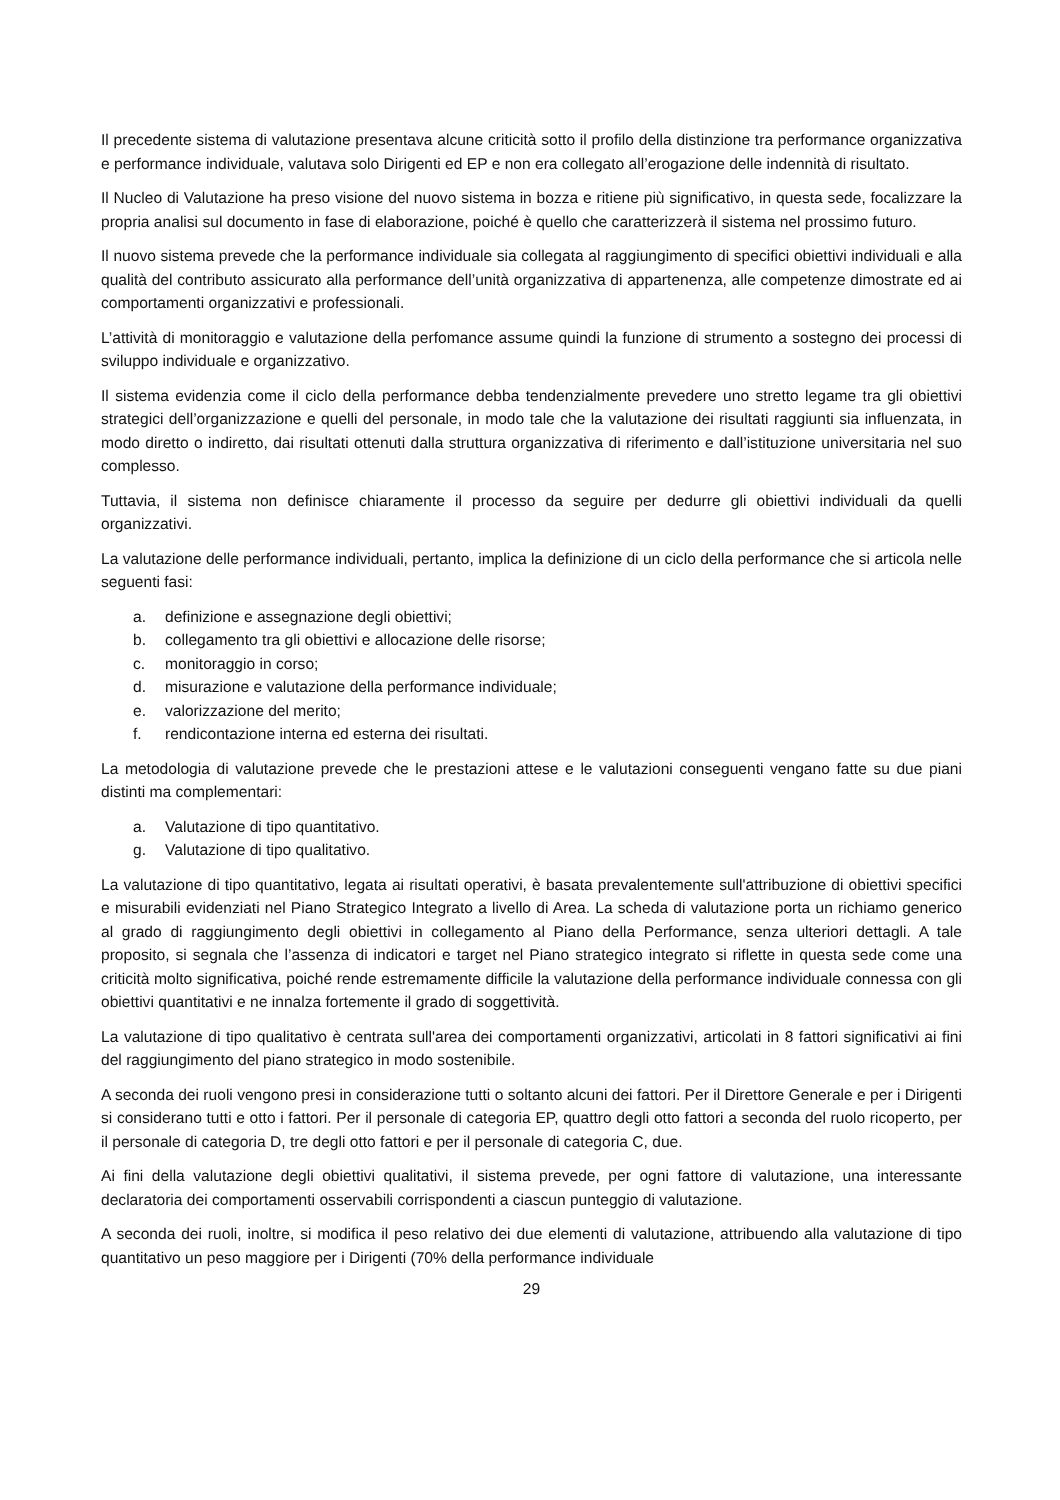Il precedente sistema di valutazione presentava alcune criticità sotto il profilo della distinzione tra performance organizzativa e performance individuale, valutava solo Dirigenti ed EP e non era collegato all’erogazione delle indennità di risultato.
Il Nucleo di Valutazione ha preso visione del nuovo sistema in bozza e ritiene più significativo, in questa sede, focalizzare la propria analisi sul documento in fase di elaborazione, poiché è quello che caratterizzerà il sistema nel prossimo futuro.
Il nuovo sistema prevede che la performance individuale sia collegata al raggiungimento di specifici obiettivi individuali e alla qualità del contributo assicurato alla performance dell’unità organizzativa di appartenenza, alle competenze dimostrate ed ai comportamenti organizzativi e professionali.
L’attività di monitoraggio e valutazione della perfomance assume quindi la funzione di strumento a sostegno dei processi di sviluppo individuale e organizzativo.
Il sistema evidenzia come il ciclo della performance debba tendenzialmente prevedere uno stretto legame tra gli obiettivi strategici dell’organizzazione e quelli del personale, in modo tale che la valutazione dei risultati raggiunti sia influenzata, in modo diretto o indiretto, dai risultati ottenuti dalla struttura organizzativa di riferimento e dall’istituzione universitaria nel suo complesso.
Tuttavia, il sistema non definisce chiaramente il processo da seguire per dedurre gli obiettivi individuali da quelli organizzativi.
La valutazione delle performance individuali, pertanto, implica la definizione di un ciclo della performance che si articola nelle seguenti fasi:
a. definizione e assegnazione degli obiettivi;
b. collegamento tra gli obiettivi e allocazione delle risorse;
c. monitoraggio in corso;
d. misurazione e valutazione della performance individuale;
e. valorizzazione del merito;
f. rendicontazione interna ed esterna dei risultati.
La metodologia di valutazione prevede che le prestazioni attese e le valutazioni conseguenti vengano fatte su due piani distinti ma complementari:
a. Valutazione di tipo quantitativo.
g. Valutazione di tipo qualitativo.
La valutazione di tipo quantitativo, legata ai risultati operativi, è basata prevalentemente sull'attribuzione di obiettivi specifici e misurabili evidenziati nel Piano Strategico Integrato a livello di Area. La scheda di valutazione porta un richiamo generico al grado di raggiungimento degli obiettivi in collegamento al Piano della Performance, senza ulteriori dettagli. A tale proposito, si segnala che l’assenza di indicatori e target nel Piano strategico integrato si riflette in questa sede come una criticità molto significativa, poiché rende estremamente difficile la valutazione della performance individuale connessa con gli obiettivi quantitativi e ne innalza fortemente il grado di soggettività.
La valutazione di tipo qualitativo è centrata sull'area dei comportamenti organizzativi, articolati in 8 fattori significativi ai fini del raggiungimento del piano strategico in modo sostenibile.
A seconda dei ruoli vengono presi in considerazione tutti o soltanto alcuni dei fattori. Per il Direttore Generale e per i Dirigenti si considerano tutti e otto i fattori. Per il personale di categoria EP, quattro degli otto fattori a seconda del ruolo ricoperto, per il personale di categoria D, tre degli otto fattori e per il personale di categoria C, due.
Ai fini della valutazione degli obiettivi qualitativi, il sistema prevede, per ogni fattore di valutazione, una interessante declaratoria dei comportamenti osservabili corrispondenti a ciascun punteggio di valutazione.
A seconda dei ruoli, inoltre, si modifica il peso relativo dei due elementi di valutazione, attribuendo alla valutazione di tipo quantitativo un peso maggiore per i Dirigenti (70% della performance individuale
29